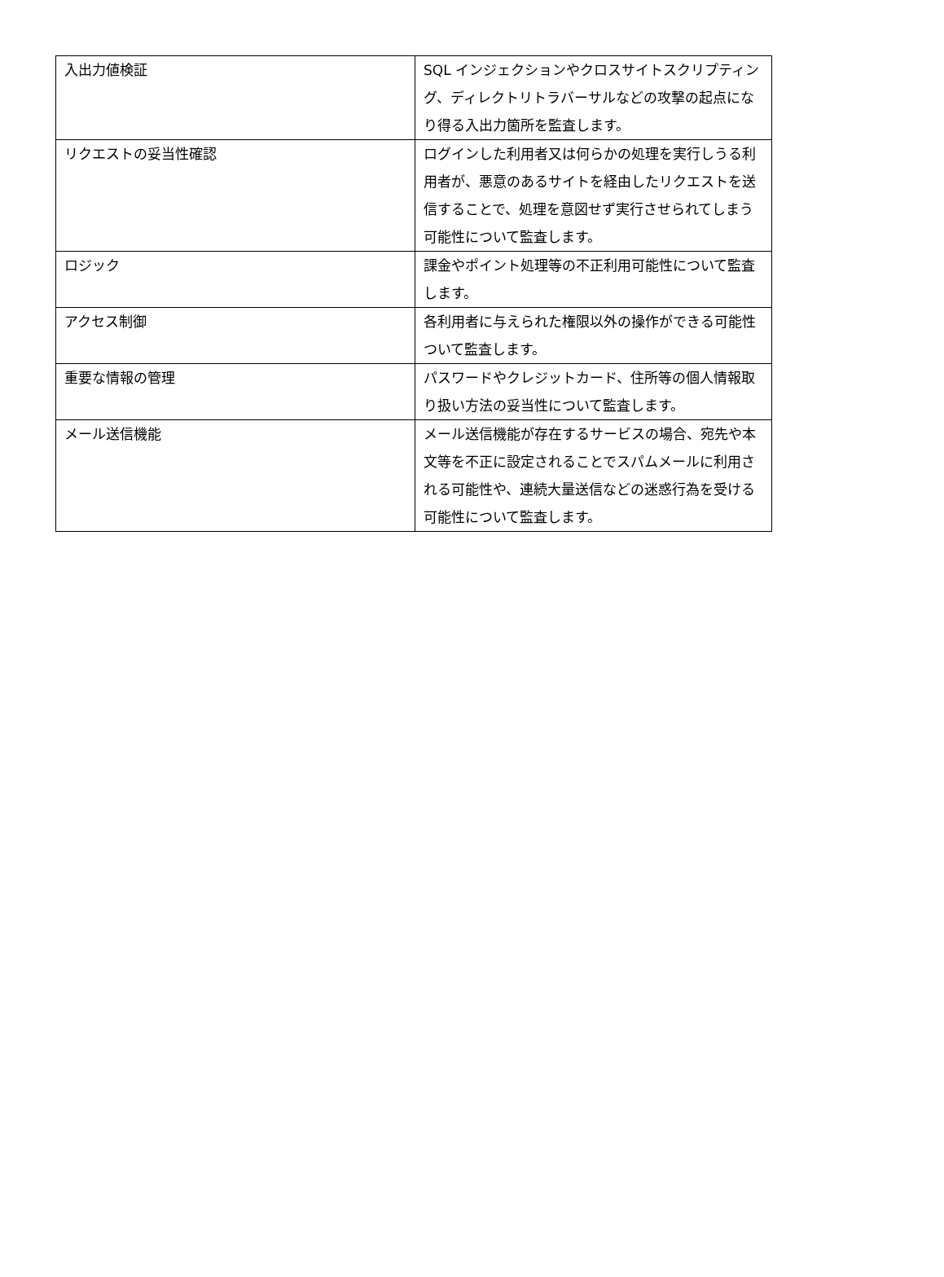| 入出力値検証 | SQL インジェクションやクロスサイトスクリプティング、ディレクトリトラバーサルなどの攻撃の起点になり得る入出力箇所を監査します。 |
| リクエストの妥当性確認 | ログインした利用者又は何らかの処理を実行しうる利用者が、悪意のあるサイトを経由したリクエストを送信することで、処理を意図せず実行させられてしまう可能性について監査します。 |
| ロジック | 課金やポイント処理等の不正利用可能性について監査します。 |
| アクセス制御 | 各利用者に与えられた権限以外の操作ができる可能性ついて監査します。 |
| 重要な情報の管理 | パスワードやクレジットカード、住所等の個人情報取り扱い方法の妥当性について監査します。 |
| メール送信機能 | メール送信機能が存在するサービスの場合、宛先や本文等を不正に設定されることでスパムメールに利用される可能性や、連続大量送信などの迷惑行為を受ける可能性について監査します。 |